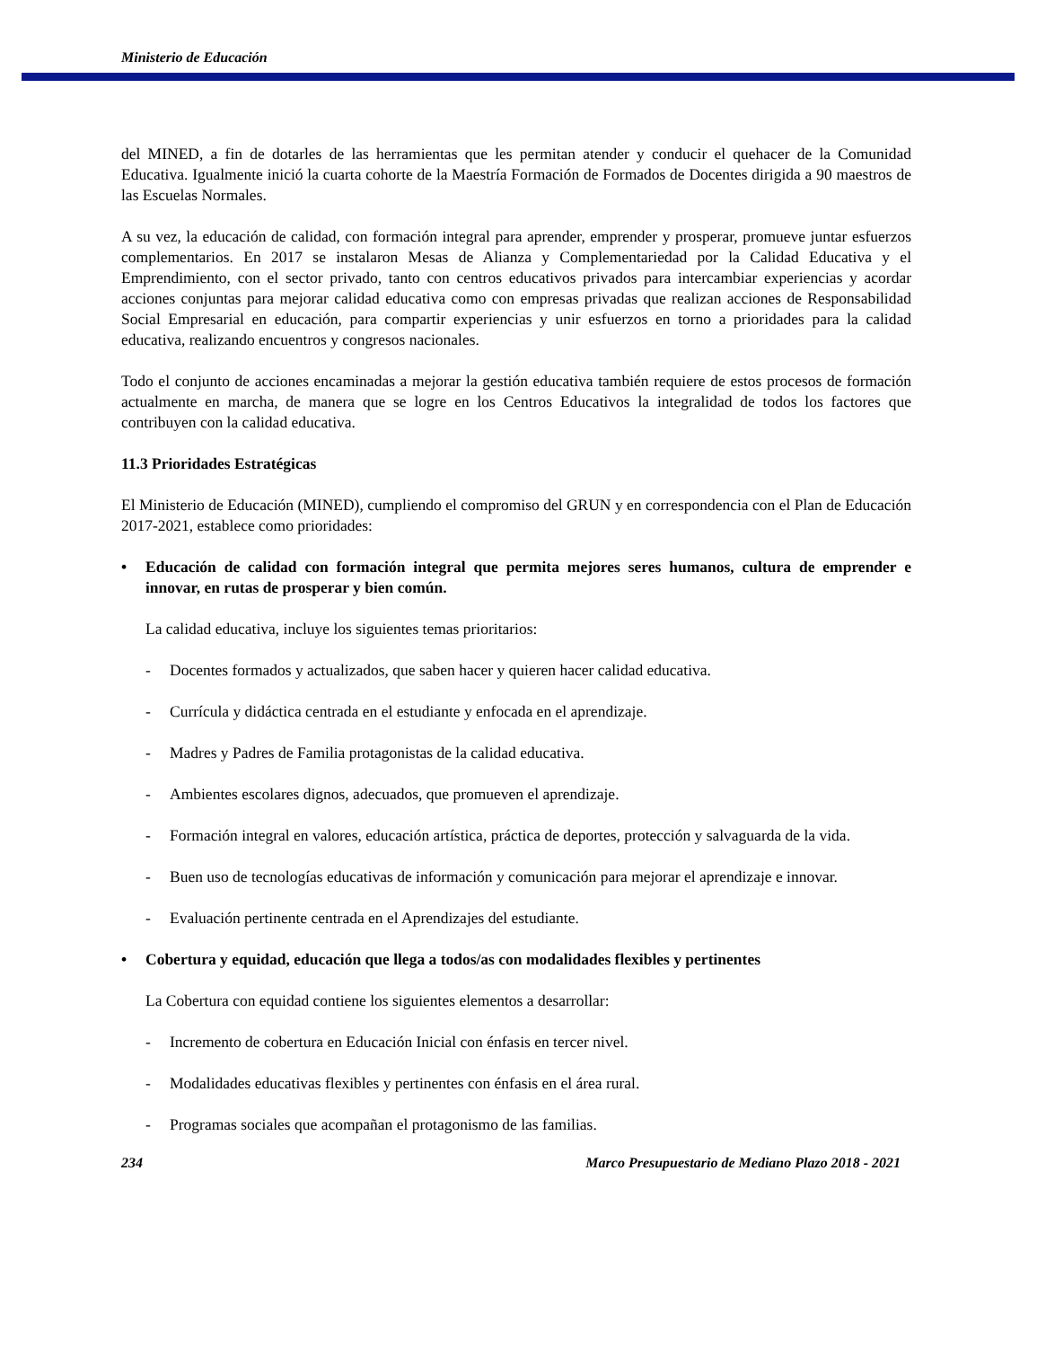Ministerio de Educación
del MINED, a fin de dotarles de las herramientas que les permitan atender y conducir el quehacer de la Comunidad Educativa. Igualmente inició la cuarta cohorte de la Maestría Formación de Formados de Docentes dirigida a 90 maestros de las Escuelas Normales.
A su vez, la educación de calidad, con formación integral para aprender, emprender y prosperar, promueve juntar esfuerzos complementarios. En 2017 se instalaron Mesas de Alianza y Complementariedad por la Calidad Educativa y el Emprendimiento, con el sector privado, tanto con centros educativos privados para intercambiar experiencias y acordar acciones conjuntas para mejorar calidad educativa como con empresas privadas que realizan acciones de Responsabilidad Social Empresarial en educación, para compartir experiencias y unir esfuerzos en torno a prioridades para la calidad educativa, realizando encuentros y congresos nacionales.
Todo el conjunto de acciones encaminadas a mejorar la gestión educativa también requiere de estos procesos de formación actualmente en marcha, de manera que se logre en los Centros Educativos la integralidad de todos los factores que contribuyen con la calidad educativa.
11.3 Prioridades Estratégicas
El Ministerio de Educación (MINED), cumpliendo el compromiso del GRUN y en correspondencia con el Plan de Educación 2017-2021, establece como prioridades:
• Educación de calidad con formación integral que permita mejores seres humanos, cultura de emprender e innovar, en rutas de prosperar y bien común.
La calidad educativa, incluye los siguientes temas prioritarios:
- Docentes formados y actualizados, que saben hacer y quieren hacer calidad educativa.
- Currícula y didáctica centrada en el estudiante y enfocada en el aprendizaje.
- Madres y Padres de Familia protagonistas de la calidad educativa.
- Ambientes escolares dignos, adecuados, que promueven el aprendizaje.
- Formación integral en valores, educación artística, práctica de deportes, protección y salvaguarda de la vida.
- Buen uso de tecnologías educativas de información y comunicación para mejorar el aprendizaje e innovar.
- Evaluación pertinente centrada en el Aprendizajes del estudiante.
• Cobertura y equidad, educación que llega a todos/as con modalidades flexibles y pertinentes
La Cobertura con equidad contiene los siguientes elementos a desarrollar:
- Incremento de cobertura en Educación Inicial con énfasis en tercer nivel.
- Modalidades educativas flexibles y pertinentes con énfasis en el área rural.
- Programas sociales que acompañan el protagonismo de las familias.
234 Marco Presupuestario de Mediano Plazo 2018 - 2021